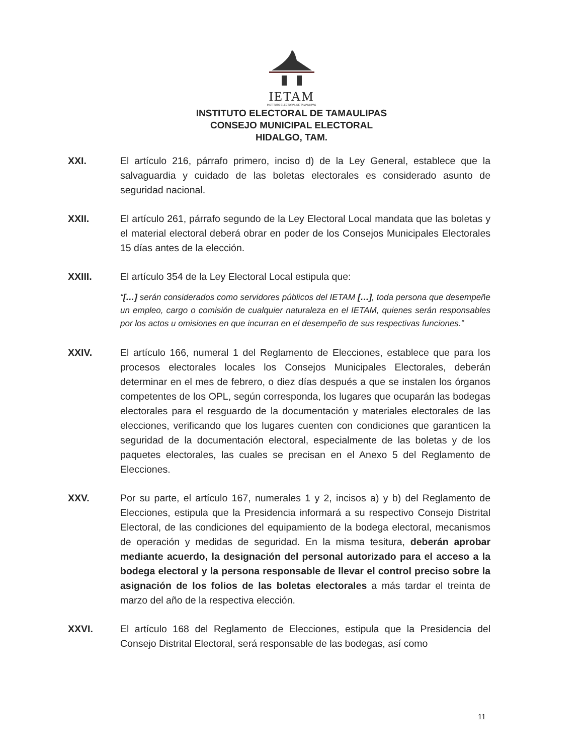IETAM
INSTITUTO ELECTORAL DE TAMAULIPAS
INSTITUTO ELECTORAL DE TAMAULIPAS
CONSEJO MUNICIPAL ELECTORAL
HIDALGO, TAM.
XXI. El artículo 216, párrafo primero, inciso d) de la Ley General, establece que la salvaguardia y cuidado de las boletas electorales es considerado asunto de seguridad nacional.
XXII. El artículo 261, párrafo segundo de la Ley Electoral Local mandata que las boletas y el material electoral deberá obrar en poder de los Consejos Municipales Electorales 15 días antes de la elección.
XXIII. El artículo 354 de la Ley Electoral Local estipula que:
“[…] serán considerados como servidores públicos del IETAM […], toda persona que desempeñe un empleo, cargo o comisión de cualquier naturaleza en el IETAM, quienes serán responsables por los actos u omisiones en que incurran en el desempeño de sus respectivas funciones.”
XXIV. El artículo 166, numeral 1 del Reglamento de Elecciones, establece que para los procesos electorales locales los Consejos Municipales Electorales, deberán determinar en el mes de febrero, o diez días después a que se instalen los órganos competentes de los OPL, según corresponda, los lugares que ocuparán las bodegas electorales para el resguardo de la documentación y materiales electorales de las elecciones, verificando que los lugares cuenten con condiciones que garanticen la seguridad de la documentación electoral, especialmente de las boletas y de los paquetes electorales, las cuales se precisan en el Anexo 5 del Reglamento de Elecciones.
XXV. Por su parte, el artículo 167, numerales 1 y 2, incisos a) y b) del Reglamento de Elecciones, estipula que la Presidencia informará a su respectivo Consejo Distrital Electoral, de las condiciones del equipamiento de la bodega electoral, mecanismos de operación y medidas de seguridad. En la misma tesitura, deberán aprobar mediante acuerdo, la designación del personal autorizado para el acceso a la bodega electoral y la persona responsable de llevar el control preciso sobre la asignación de los folios de las boletas electorales a más tardar el treinta de marzo del año de la respectiva elección.
XXVI. El artículo 168 del Reglamento de Elecciones, estipula que la Presidencia del Consejo Distrital Electoral, será responsable de las bodegas, así como
11